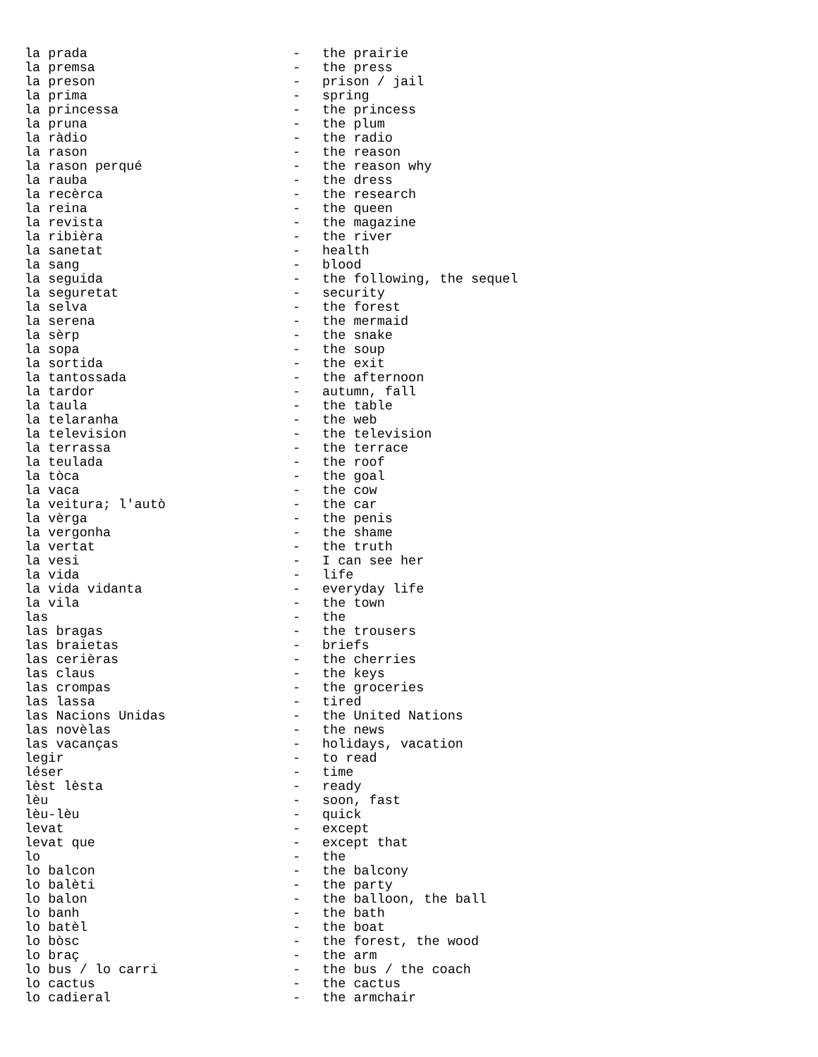la prada - the prairie
la premsa - the press
la preson - prison / jail
la prima - spring
la princessa - the princess
la pruna - the plum
la ràdio - the radio
la rason - the reason
la rason perqué - the reason why
la rauba - the dress
la recèrca - the research
la reina - the queen
la revista - the magazine
la ribièra - the river
la sanetat - health
la sang - blood
la seguida - the following, the sequel
la seguretat - security
la selva - the forest
la serena - the mermaid
la sèrp - the snake
la sopa - the soup
la sortida - the exit
la tantossada - the afternoon
la tardor - autumn, fall
la taula - the table
la telaranha - the web
la television - the television
la terrassa - the terrace
la teulada - the roof
la tòca - the goal
la vaca - the cow
la veitura; l'autò - the car
la vèrga - the penis
la vergonha - the shame
la vertat - the truth
la vesi - I can see her
la vida - life
la vida vidanta - everyday life
la vila - the town
las - the
las bragas - the trousers
las braietas - briefs
las cerièras - the cherries
las claus - the keys
las crompas - the groceries
las lassa - tired
las Nacions Unidas - the United Nations
las novèlas - the news
las vacanças - holidays, vacation
legir - to read
léser - time
lèst lèsta - ready
lèu - soon, fast
lèu-lèu - quick
levat - except
levat que - except that
lo - the
lo balcon - the balcony
lo balèti - the party
lo balon - the balloon, the ball
lo banh - the bath
lo batèl - the boat
lo bòsc - the forest, the wood
lo braç - the arm
lo bus / lo carri - the bus / the coach
lo cactus - the cactus
lo cadieral - the armchair